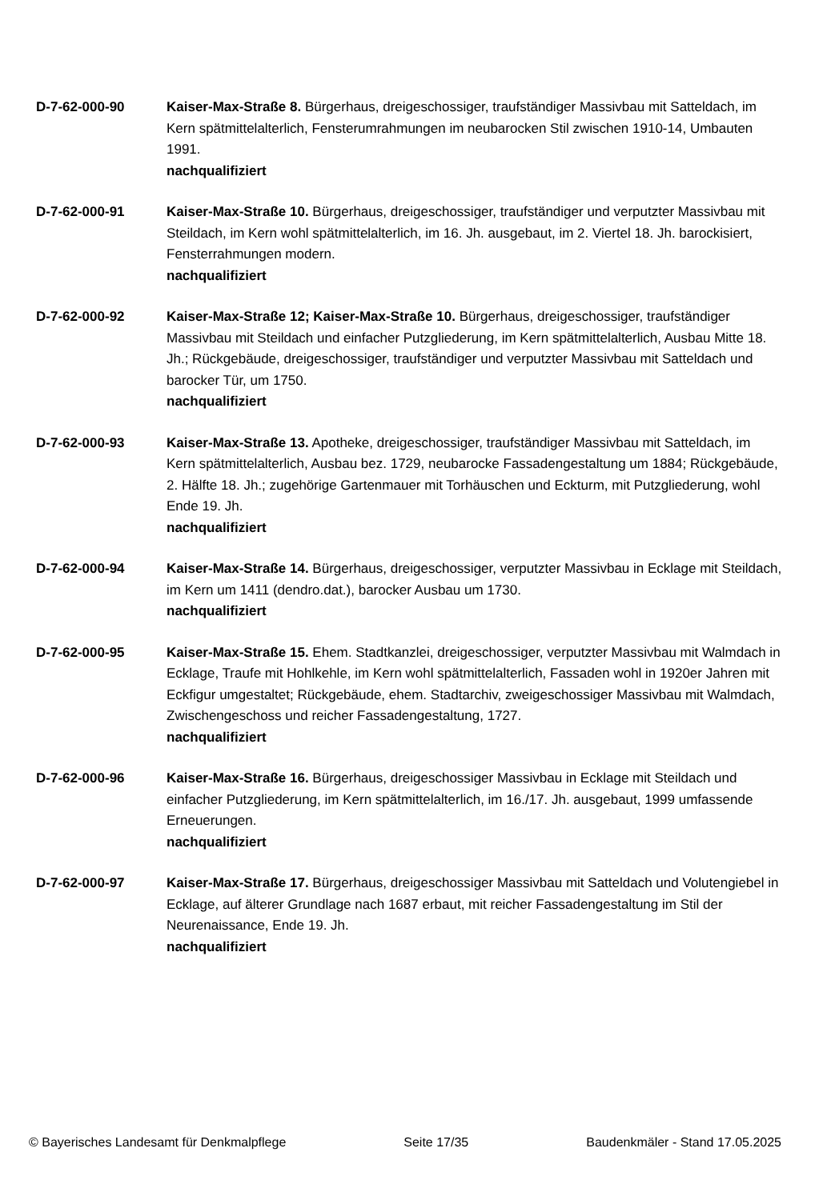D-7-62-000-90 Kaiser-Max-Straße 8. Bürgerhaus, dreigeschossiger, traufständiger Massivbau mit Satteldach, im Kern spätmittelalterlich, Fensterumrahmungen im neubarocken Stil zwischen 1910-14, Umbauten 1991.
nachqualifiziert
D-7-62-000-91 Kaiser-Max-Straße 10. Bürgerhaus, dreigeschossiger, traufständiger und verputzter Massivbau mit Steildach, im Kern wohl spätmittelalterlich, im 16. Jh. ausgebaut, im 2. Viertel 18. Jh. barockisiert, Fensterrahmungen modern.
nachqualifiziert
D-7-62-000-92 Kaiser-Max-Straße 12; Kaiser-Max-Straße 10. Bürgerhaus, dreigeschossiger, traufständiger Massivbau mit Steildach und einfacher Putzgliederung, im Kern spätmittelalterlich, Ausbau Mitte 18. Jh.; Rückgebäude, dreigeschossiger, traufständiger und verputzter Massivbau mit Satteldach und barocker Tür, um 1750.
nachqualifiziert
D-7-62-000-93 Kaiser-Max-Straße 13. Apotheke, dreigeschossiger, traufständiger Massivbau mit Satteldach, im Kern spätmittelalterlich, Ausbau bez. 1729, neubarocke Fassadengestaltung um 1884; Rückgebäude, 2. Hälfte 18. Jh.; zugehörige Gartenmauer mit Torhäuschen und Eckturm, mit Putzgliederung, wohl Ende 19. Jh.
nachqualifiziert
D-7-62-000-94 Kaiser-Max-Straße 14. Bürgerhaus, dreigeschossiger, verputzter Massivbau in Ecklage mit Steildach, im Kern um 1411 (dendro.dat.), barocker Ausbau um 1730.
nachqualifiziert
D-7-62-000-95 Kaiser-Max-Straße 15. Ehem. Stadtkanzlei, dreigeschossiger, verputzter Massivbau mit Walmdach in Ecklage, Traufe mit Hohlkehle, im Kern wohl spätmittelalterlich, Fassaden wohl in 1920er Jahren mit Eckfigur umgestaltet; Rückgebäude, ehem. Stadtarchiv, zweigeschossiger Massivbau mit Walmdach, Zwischengeschoss und reicher Fassadengestaltung, 1727.
nachqualifiziert
D-7-62-000-96 Kaiser-Max-Straße 16. Bürgerhaus, dreigeschossiger Massivbau in Ecklage mit Steildach und einfacher Putzgliederung, im Kern spätmittelalterlich, im 16./17. Jh. ausgebaut, 1999 umfassende Erneuerungen.
nachqualifiziert
D-7-62-000-97 Kaiser-Max-Straße 17. Bürgerhaus, dreigeschossiger Massivbau mit Satteldach und Volutengiebel in Ecklage, auf älterer Grundlage nach 1687 erbaut, mit reicher Fassadengestaltung im Stil der Neurenaissance, Ende 19. Jh.
nachqualifiziert
© Bayerisches Landesamt für Denkmalpflege Seite 17/35 Baudenkmäler - Stand 17.05.2025